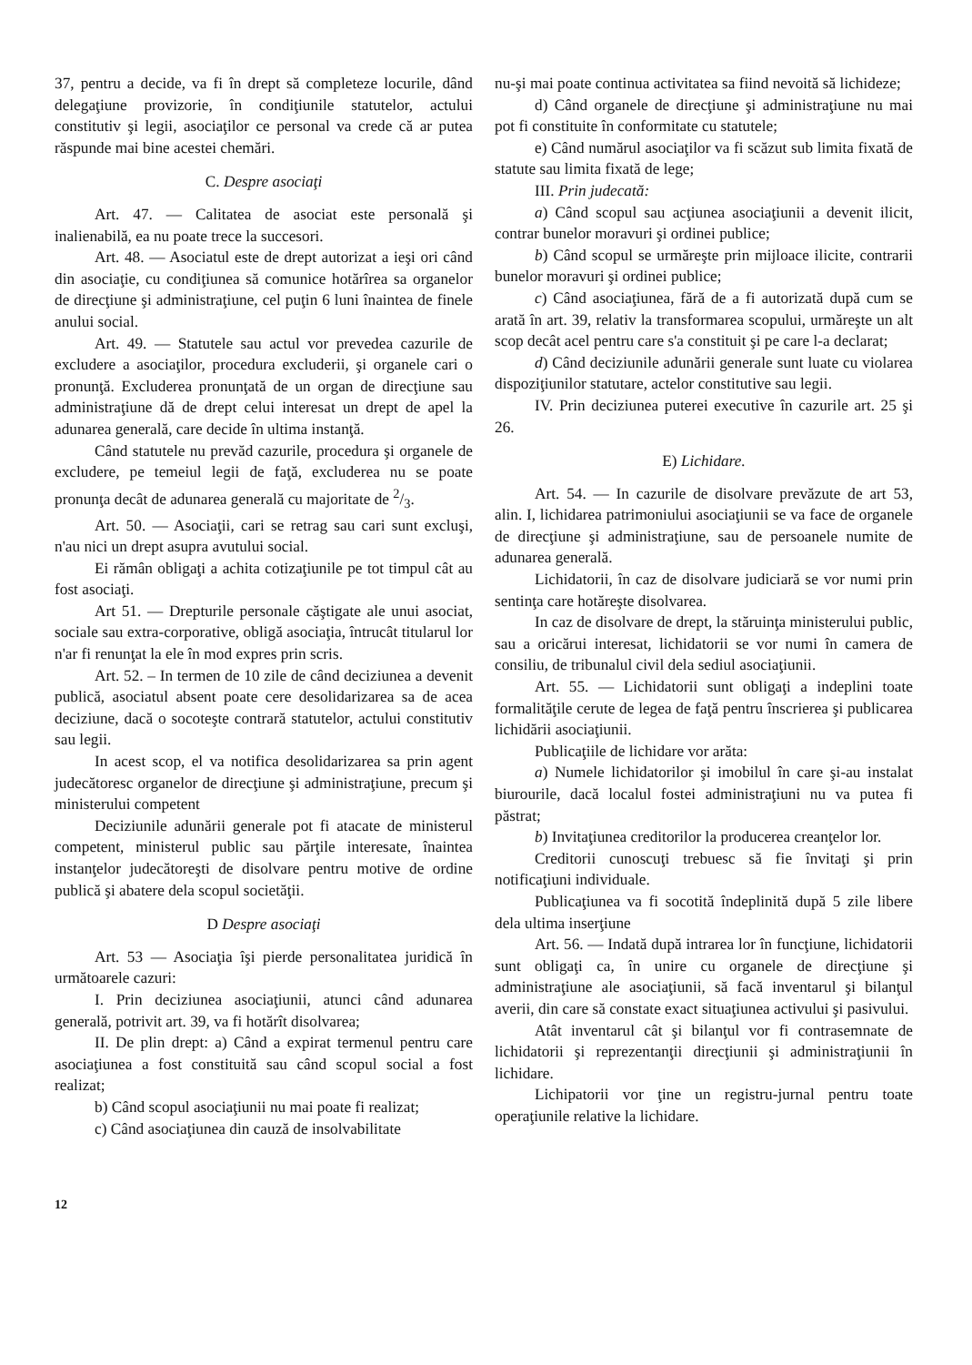37, pentru a decide, va fi în drept să completeze locurile, dând delegaţiune provizorie, în condiţiunile statutelor, actului constitutiv şi legii, asociaţilor ce personal va crede că ar putea răspunde mai bine acestei chemări.
C. Despre asociaţi
Art. 47. — Calitatea de asociat este personală şi inalienabilă, ea nu poate trece la succesori.
Art. 48. — Asociatul este de drept autorizat a ieşi ori când din asociaţie, cu condiţiunea să comunice hotărîrea sa organelor de direcţiune şi administraţiune, cel puţin 6 luni înaintea de finele anului social.
Art. 49. — Statutele sau actul vor prevedea cazurile de excludere a asociaţilor, procedura excluderii, şi organele cari o pronunţă. Excluderea pronunţată de un organ de direcţiune sau administraţiune dă de drept celui interesat un drept de apel la adunarea generală, care decide în ultima instanţă.
Când statutele nu prevăd cazurile, procedura şi organele de excludere, pe temeiul legii de faţă, excluderea nu se poate pronunţa decât de adunarea generală cu majoritate de 2/3.
Art. 50. — Asociaţii, cari se retrag sau cari sunt excluşi, n'au nici un drept asupra avutului social.
Ei rămân obligaţi a achita cotizaţiunile pe tot timpul cât au fost asociaţi.
Art 51. — Drepturile personale căştigate ale unui asociat, sociale sau extra-corporative, obligă asociaţia, întrucât titularul lor n'ar fi renunţat la ele în mod expres prin scris.
Art. 52. – In termen de 10 zile de când deciziunea a devenit publică, asociatul absent poate cere desolidarizarea sa de acea deciziune, dacă o socoteşte contrară statutelor, actului constitutiv sau legii.
In acest scop, el va notifica desolidarizarea sa prin agent judecătoresc organelor de direcţiune şi administraţiune, precum şi ministerului competent
Deciziunile adunării generale pot fi atacate de ministerul competent, ministerul public sau părţile interesate, înaintea instanţelor judecătoreşti de disolvare pentru motive de ordine publică şi abatere dela scopul societăţii.
D Despre asociaţi
Art. 53 — Asociaţia îşi pierde personalitatea juridică în următoarele cazuri:
I. Prin deciziunea asociaţiunii, atunci când adunarea generală, potrivit art. 39, va fi hotărît disolvarea;
II. De plin drept: a) Când a expirat termenul pentru care asociaţiunea a fost constituită sau când scopul social a fost realizat;
b) Când scopul asociaţiunii nu mai poate fi realizat;
c) Când asociaţiunea din cauză de insolvabilitate
nu-şi mai poate continua activitatea sa fiind nevoită să lichideze;
d) Când organele de direcţiune şi administraţiune nu mai pot fi constituite în conformitate cu statutele;
e) Când numărul asociaţilor va fi scăzut sub limita fixată de statute sau limita fixată de lege;
III. Prin judecată:
a) Când scopul sau acţiunea asociaţiunii a devenit ilicit, contrar bunelor moravuri şi ordinei publice;
b) Când scopul se urmăreşte prin mijloace ilicite, contrarii bunelor moravuri şi ordinei publice;
c) Când asociaţiunea, fără de a fi autorizată după cum se arată în art. 39, relativ la transformarea scopului, urmăreşte un alt scop decât acel pentru care s'a constituit şi pe care l-a declarat;
d) Când deciziunile adunării generale sunt luate cu violarea dispoziţiunilor statutare, actelor constitutive sau legii.
IV. Prin deciziunea puterei executive în cazurile art. 25 şi 26.
E) Lichidare.
Art. 54. — In cazurile de disolvare prevăzute de art 53, alin. I, lichidarea patrimoniului asociaţiunii se va face de organele de direcţiune şi administraţiune, sau de persoanele numite de adunarea generală.
Lichidatorii, în caz de disolvare judiciară se vor numi prin sentinţa care hotăreşte disolvarea.
In caz de disolvare de drept, la stăruinţa ministerului public, sau a oricărui interesat, lichidatorii se vor numi în camera de consiliu, de tribunalul civil dela sediul asociaţiunii.
Art. 55. — Lichidatorii sunt obligaţi a indeplini toate formalităţile cerute de legea de faţă pentru înscrierea şi publicarea lichidării asociaţiunii.
Publicaţiile de lichidare vor arăta:
a) Numele lichidatorilor şi imobilul în care şi-au instalat biurourile, dacă localul fostei administraţiuni nu va putea fi păstrat;
b) Invitaţiunea creditorilor la producerea creanţelor lor.
Creditorii cunoscuţi trebuesc să fie învitaţi şi prin notificaţiuni individuale.
Publicaţiunea va fi socotită îndeplinită după 5 zile libere dela ultima inserţiune
Art. 56. — Indată după intrarea lor în funcţiune, lichidatorii sunt obligaţi ca, în unire cu organele de direcţiune şi administraţiune ale asociaţiunii, să facă inventarul şi bilanţul averii, din care să constate exact situaţiunea activului şi pasivului.
Atât inventarul cât şi bilanţul vor fi contrasemnate de lichidatorii şi reprezentanţii direcţiunii şi administraţiunii în lichidare.
Lichipatorii vor ţine un registru-jurnal pentru toate operaţiunile relative la lichidare.
12